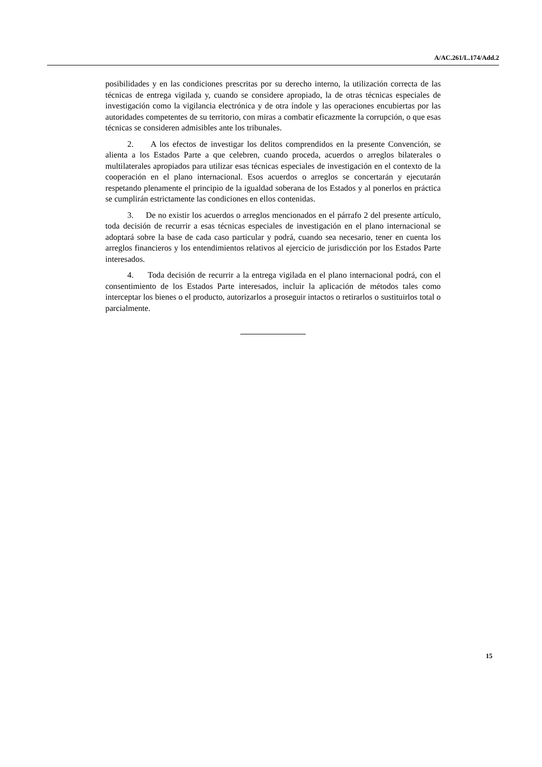A/AC.261/L.174/Add.2
posibilidades y en las condiciones prescritas por su derecho interno, la utilización correcta de las técnicas de entrega vigilada y, cuando se considere apropiado, la de otras técnicas especiales de investigación como la vigilancia electrónica y de otra índole y las operaciones encubiertas por las autoridades competentes de su territorio, con miras a combatir eficazmente la corrupción, o que esas técnicas se consideren admisibles ante los tribunales.
2. A los efectos de investigar los delitos comprendidos en la presente Convención, se alienta a los Estados Parte a que celebren, cuando proceda, acuerdos o arreglos bilaterales o multilaterales apropiados para utilizar esas técnicas especiales de investigación en el contexto de la cooperación en el plano internacional. Esos acuerdos o arreglos se concertarán y ejecutarán respetando plenamente el principio de la igualdad soberana de los Estados y al ponerlos en práctica se cumplirán estrictamente las condiciones en ellos contenidas.
3. De no existir los acuerdos o arreglos mencionados en el párrafo 2 del presente artículo, toda decisión de recurrir a esas técnicas especiales de investigación en el plano internacional se adoptará sobre la base de cada caso particular y podrá, cuando sea necesario, tener en cuenta los arreglos financieros y los entendimientos relativos al ejercicio de jurisdicción por los Estados Parte interesados.
4. Toda decisión de recurrir a la entrega vigilada en el plano internacional podrá, con el consentimiento de los Estados Parte interesados, incluir la aplicación de métodos tales como interceptar los bienes o el producto, autorizarlos a proseguir intactos o retirarlos o sustituirlos total o parcialmente.
15